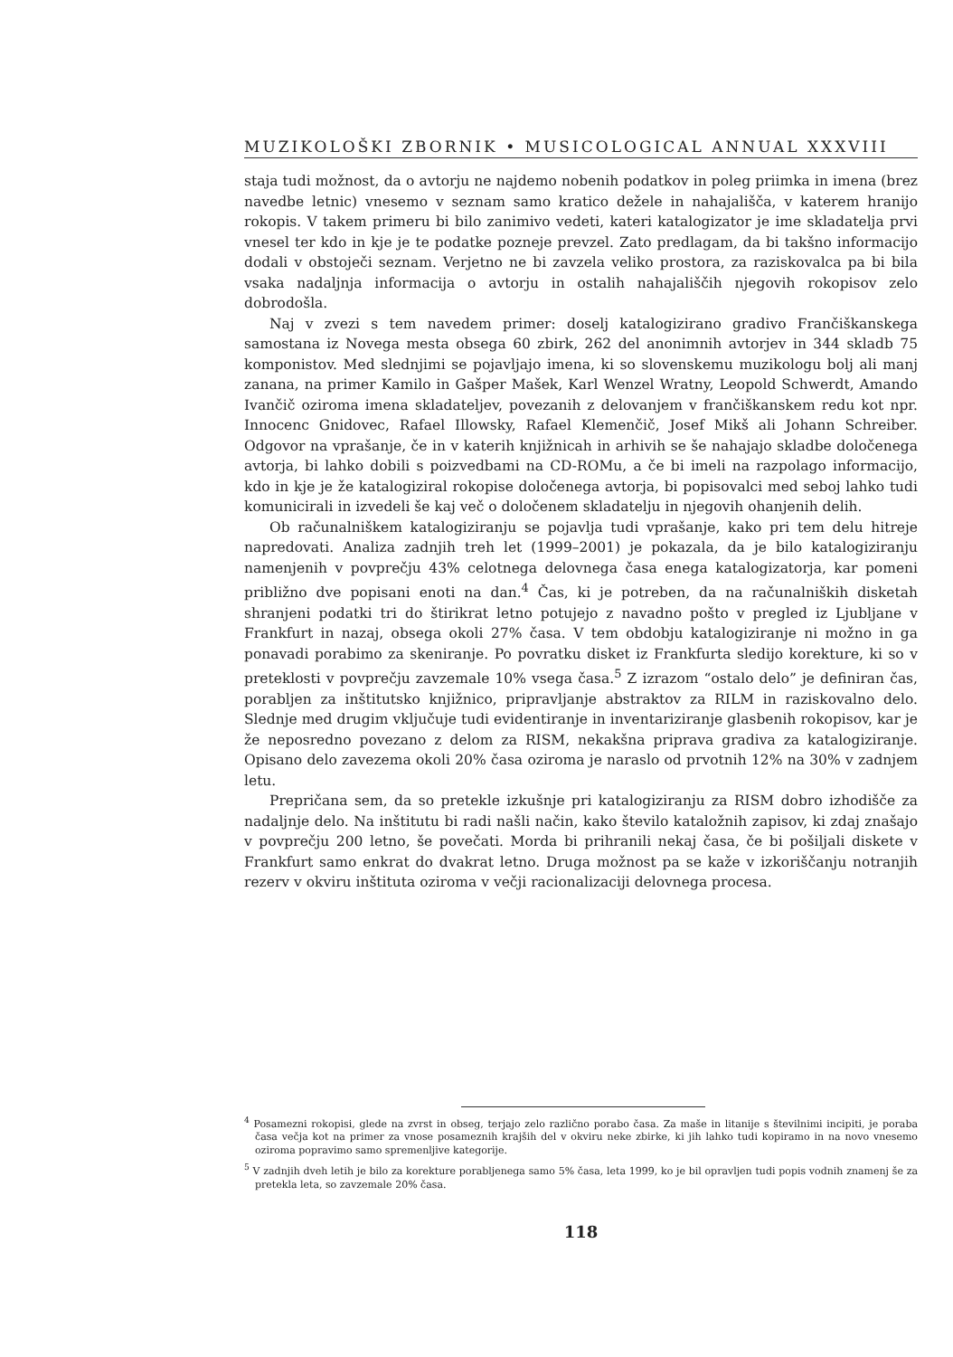MUZIKOLOŠKI ZBORNIK • MUSICOLOGICAL ANNUAL XXXVIII
staja tudi možnost, da o avtorju ne najdemo nobenih podatkov in poleg priimka in imena (brez navedbe letnic) vnesemo v seznam samo kratico dežele in nahajališča, v katerem hranijo rokopis. V takem primeru bi bilo zanimivo vedeti, kateri katalogizator je ime skladatelja prvi vnesel ter kdo in kje je te podatke pozneje prevzel. Zato predlagam, da bi takšno informacijo dodali v obstoječi seznam. Verjetno ne bi zavzela veliko prostora, za raziskovalca pa bi bila vsaka nadaljnja informacija o avtorju in ostalih nahajališčih njegovih rokopisov zelo dobrodošla.
Naj v zvezi s tem navedem primer: doselj katalogizirano gradivo Frančiškanskega samostana iz Novega mesta obsega 60 zbirk, 262 del anonimnih avtorjev in 344 skladb 75 komponistov. Med slednjimi se pojavljajo imena, ki so slovenskemu muzikologu bolj ali manj zanana, na primer Kamilo in Gašper Mašek, Karl Wenzel Wratny, Leopold Schwerdt, Amando Ivančič oziroma imena skladateljev, povezanih z delovanjem v frančiškanskem redu kot npr. Innocenc Gnidovec, Rafael Illowsky, Rafael Klemenčič, Josef Mikš ali Johann Schreiber. Odgovor na vprašanje, če in v katerih knjižnicah in arhivih se še nahajajo skladbe določenega avtorja, bi lahko dobili s poizvedbami na CD-ROMu, a če bi imeli na razpolago informacijo, kdo in kje je že katalogiziral rokopise določenega avtorja, bi popisovalci med seboj lahko tudi komunicirali in izvedeli še kaj več o določenem skladatelju in njegovih ohanjenih delih.
Ob računalniškem katalogiziranju se pojavlja tudi vprašanje, kako pri tem delu hitreje napredovati. Analiza zadnjih treh let (1999–2001) je pokazala, da je bilo katalogiziranju namenjenih v povprečju 43% celotnega delovnega časa enega katalogizatorja, kar pomeni približno dve popisani enoti na dan.<sup>4</sup> Čas, ki je potreben, da na računalniških disketah shranjeni podatki tri do štirikrat letno potujejo z navadno pošto v pregled iz Ljubljane v Frankfurt in nazaj, obsega okoli 27% časa. V tem obdobju katalogiziranje ni možno in ga ponavadi porabimo za skeniranje. Po povratku disket iz Frankfurta sledijo korekture, ki so v preteklosti v povprečju zavzemale 10% vsega časa.<sup>5</sup> Z izrazom “ostalo delo” je definiran čas, porabljen za inštitutsko knjižnico, pripravljanje abstraktov za RILM in raziskovalno delo. Slednje med drugim vključuje tudi evidentiranje in inventariziranje glasbenih rokopisov, kar je že neposredno povezano z delom za RISM, nekakšna priprava gradiva za katalogiziranje. Opisano delo zavezema okoli 20% časa oziroma je naraslo od prvotnih 12% na 30% v zadnjem letu.
Prepričana sem, da so pretekle izkušnje pri katalogiziranju za RISM dobro izhodišče za nadaljnje delo. Na inštitutu bi radi našli način, kako število kataložnih zapisov, ki zdaj znašajo v povprečju 200 letno, še povečati. Morda bi prihranili nekaj časa, če bi pošiljali diskete v Frankfurt samo enkrat do dvakrat letno. Druga možnost pa se kaže v izkoriščanju notranjih rezerv v okviru inštituta oziroma v večji racionalizaciji delovnega procesa.
<sup>4</sup> Posamezni rokopisi, glede na zvrst in obseg, terjajo zelo različno porabo časa. Za maše in litanije s številnimi incipiti, je poraba časa večja kot na primer za vnose posameznih krajših del v okviru neke zbirke, ki jih lahko tudi kopiramo in na novo vnesemo oziroma popravimo samo spremenljive kategorije.
<sup>5</sup> V zadnjih dveh letih je bilo za korekture porabljenega samo 5% časa, leta 1999, ko je bil opravljen tudi popis vodnih znamenj še za pretekla leta, so zavzemale 20% časa.
118